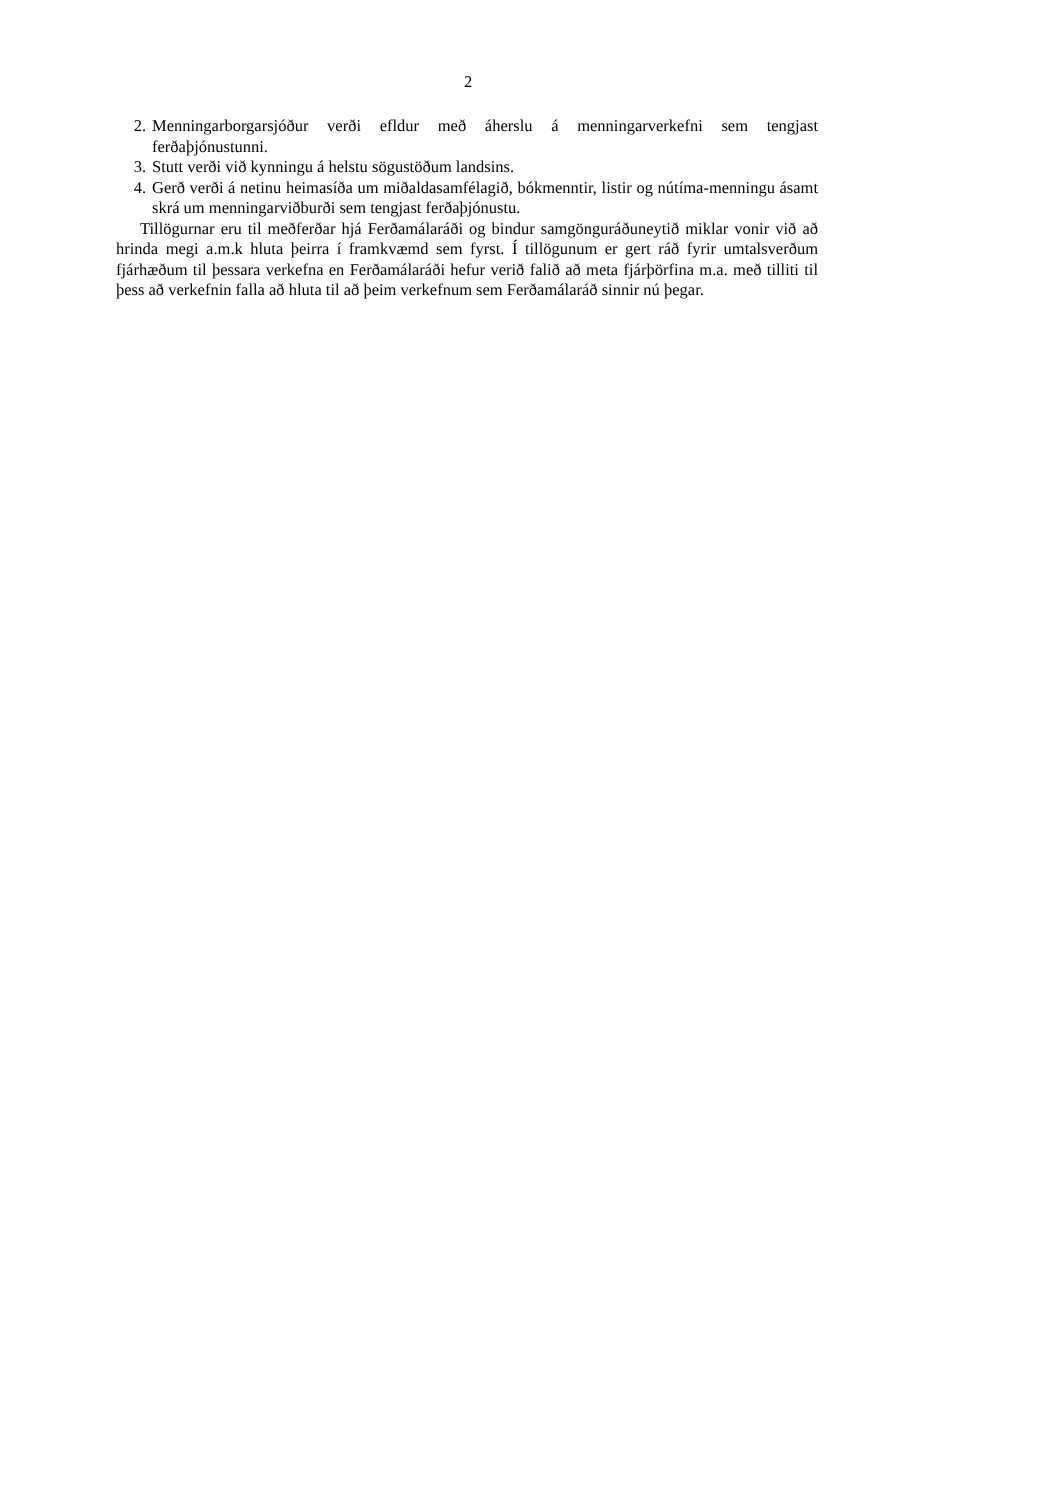2
2. Menningarborgarsjóður verði efldur með áherslu á menningarverkefni sem tengjast ferðaþjónustunni.
3. Stutt verði við kynningu á helstu sögustöðum landsins.
4. Gerð verði á netinu heimasíða um miðaldasamfélagið, bókmenntir, listir og nútíma-menningu ásamt skrá um menningarviðburði sem tengjast ferðaþjónustu.
Tillögurnar eru til meðferðar hjá Ferðamálaráði og bindur samgönguráðuneytið miklar vonir við að hrinda megi a.m.k hluta þeirra í framkvæmd sem fyrst. Í tillögunum er gert ráð fyrir umtalsverðum fjárhæðum til þessara verkefna en Ferðamálaráði hefur verið falið að meta fjárþörfina m.a. með tilliti til þess að verkefnin falla að hluta til að þeim verkefnum sem Ferðamálaráð sinnir nú þegar.